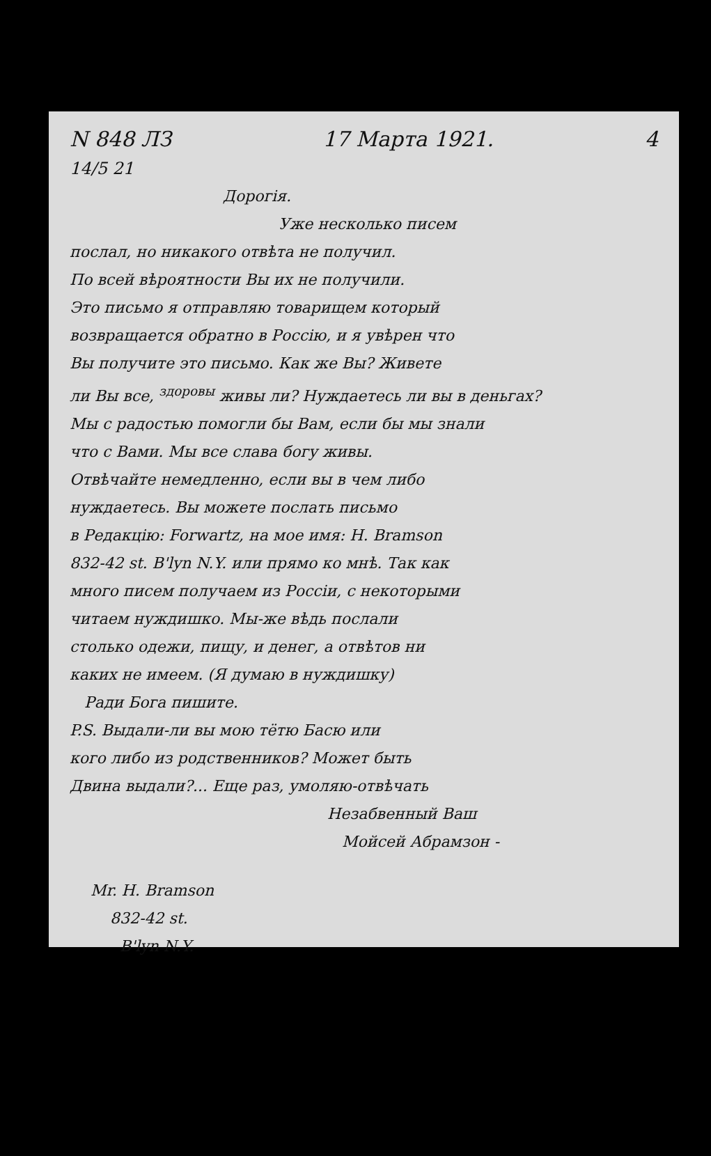N 848 ЛЗ
14/5 21 17 Марта 1921. 4
Дорогія.
Уже несколько писем
послал, но никакого отвѣта не получил.
По всей вѣроятности Вы их не получили.
Это письмо я отправляю товарищем который
возвращается обратно в Россію, и я увѣрен что
Вы получите это письмо. Как же Вы? Живете
ли Вы все, <sup>здоровы</sup> живы ли? Нуждаетесь ли вы в деньгах?
Мы с радостью помогли бы Вам, если бы мы знали
что с Вами. Мы все слава богу живы.
Отвѣчайте немедленно, если вы в чем либо
нуждаетесь. Вы можете послать письмо
в Редакцію: Forwartz, на мое имя: H. Bramson
832-42 st. B'lyn N.Y. или прямо ко мнѣ. Так как
много писем получаем из Россіи, с некоторыми
читаем нуждишко. Мы-же вѣдь послали
столько одежи, пищу, и денег, а отвѣтов ни
каких не имеем. (Я думаю в нуждишку)
Ради Бога пишите.
P.S. Выдали-ли вы мою тётю Басю или
кого либо из родственников? Может быть
Двина выдали?... Еще раз, умоляю-отвѣчать
Незабвенный Ваш
Мойсей Абрамзон -
Mr. H. Bramson
832-42 st.
B'lyn N.Y.